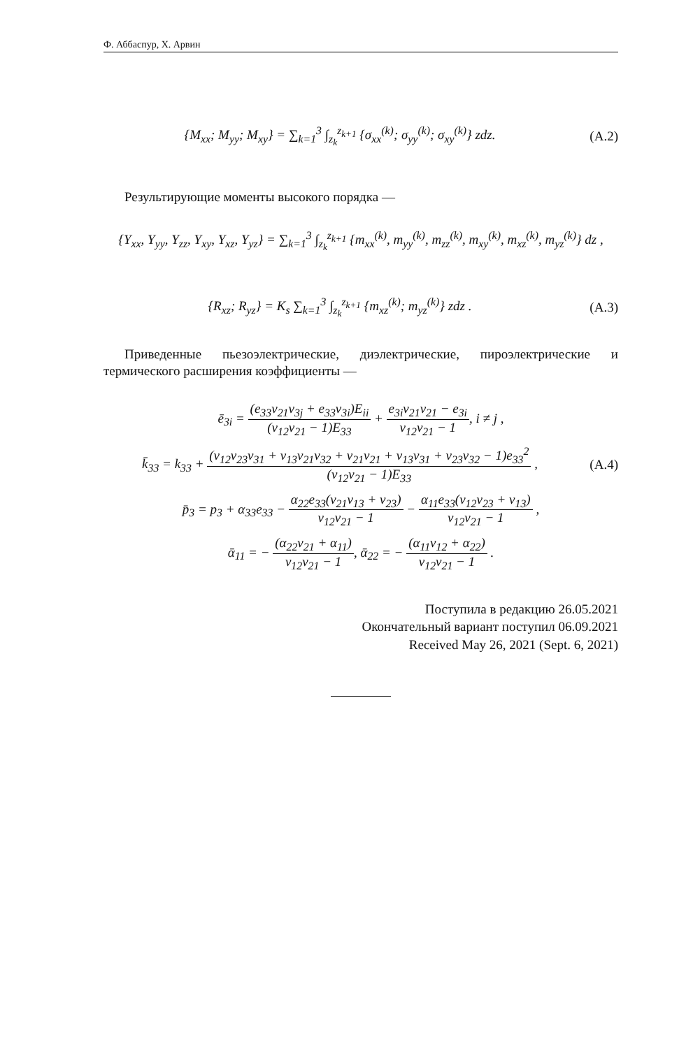Ф. Аббаспур, Х. Арвин
{M<sub>xx</sub>; M<sub>yy</sub>; M<sub>xy</sub>} = ∑<sub>k=1</sub><sup>3</sup> ∫<sub>z<sub>k</sub></sub><sup>z<sub>k+1</sub></sup> {σ<sub>xx</sub><sup>(k)</sup>; σ<sub>yy</sub><sup>(k)</sup>; σ<sub>xy</sub><sup>(k)</sup>} zdz.
(A.2)
Результирующие моменты высокого порядка —
{Y<sub>xx</sub>, Y<sub>yy</sub>, Y<sub>zz</sub>, Y<sub>xy</sub>, Y<sub>xz</sub>, Y<sub>yz</sub>} = ∑<sub>k=1</sub><sup>3</sup> ∫<sub>z<sub>k</sub></sub><sup>z<sub>k+1</sub></sup> {m<sub>xx</sub><sup>(k)</sup>, m<sub>yy</sub><sup>(k)</sup>, m<sub>zz</sub><sup>(k)</sup>, m<sub>xy</sub><sup>(k)</sup>, m<sub>xz</sub><sup>(k)</sup>, m<sub>yz</sub><sup>(k)</sup>} dz ,
{R<sub>xz</sub>; R<sub>yz</sub>} = K<sub>s</sub> ∑<sub>k=1</sub><sup>3</sup> ∫<sub>z<sub>k</sub></sub><sup>z<sub>k+1</sub></sup> {m<sub>xz</sub><sup>(k)</sup>; m<sub>yz</sub><sup>(k)</sup>} zdz .
(A.3)
Приведенные пьезоэлектрические, диэлектрические, пироэлектрические и термического расширения коэффициенты —
ē<sub>3i</sub> = (e<sub>33</sub>ν<sub>21</sub>ν<sub>3j</sub> + e<sub>33</sub>ν<sub>3i</sub>)E<sub>ii</sub> (ν<sub>12</sub>ν<sub>21</sub> − 1)E<sub>33</sub> + e<sub>3i</sub>ν<sub>21</sub>ν<sub>21</sub> − e<sub>3i</sub> ν<sub>12</sub>ν<sub>21</sub> − 1, i ≠ j ,
k̄<sub>33</sub> = k<sub>33</sub> + (ν<sub>12</sub>ν<sub>23</sub>ν<sub>31</sub> + ν<sub>13</sub>ν<sub>21</sub>ν<sub>32</sub> + ν<sub>21</sub>ν<sub>21</sub> + ν<sub>13</sub>ν<sub>31</sub> + ν<sub>23</sub>ν<sub>32</sub> − 1)e<sub>33</sub><sup>2</sup> (ν<sub>12</sub>ν<sub>21</sub> − 1)E<sub>33</sub> ,
(A.4)
p̄<sub>3</sub> = p<sub>3</sub> + α<sub>33</sub>e<sub>33</sub> − α<sub>22</sub>e<sub>33</sub>(ν<sub>21</sub>ν<sub>13</sub> + ν<sub>23</sub>) ν<sub>12</sub>ν<sub>21</sub> − 1 − α<sub>11</sub>e<sub>33</sub>(ν<sub>12</sub>ν<sub>23</sub> + ν<sub>13</sub>) ν<sub>12</sub>ν<sub>21</sub> − 1 ,
ᾱ<sub>11</sub> = − (α<sub>22</sub>ν<sub>21</sub> + α<sub>11</sub>) ν<sub>12</sub>ν<sub>21</sub> − 1, ᾱ<sub>22</sub> = − (α<sub>11</sub>ν<sub>12</sub> + α<sub>22</sub>) ν<sub>12</sub>ν<sub>21</sub> − 1 .
Поступила в редакцию 26.05.2021
Окончательный вариант поступил 06.09.2021
Received May 26, 2021 (Sept. 6, 2021)